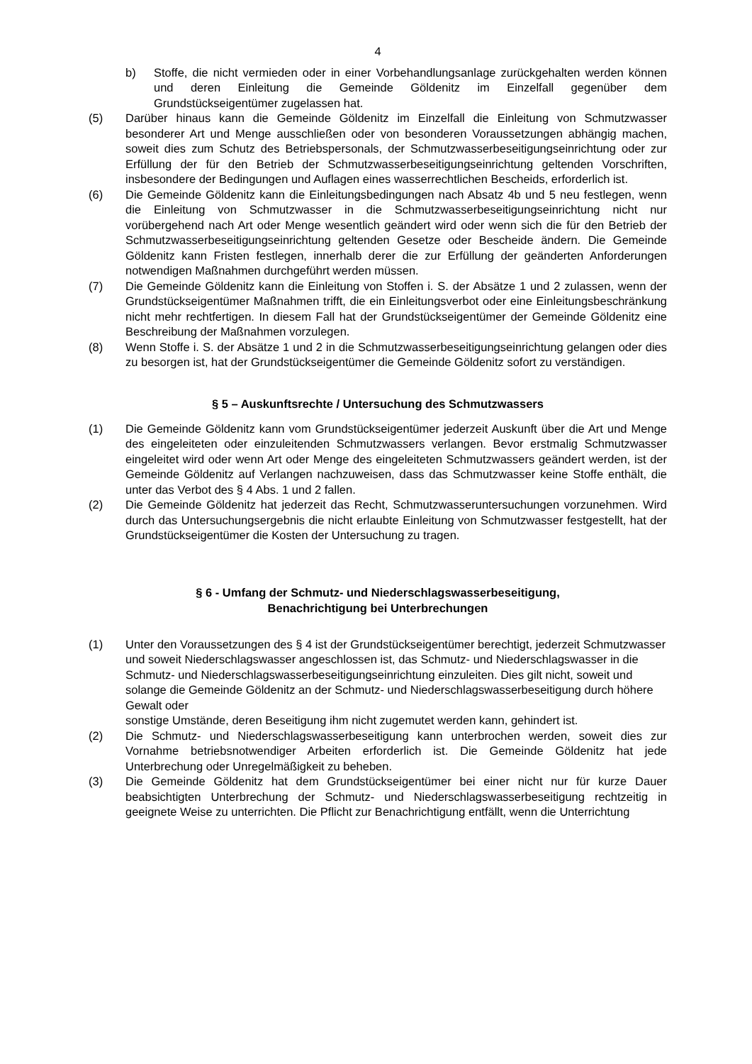4
b) Stoffe, die nicht vermieden oder in einer Vorbehandlungsanlage zurückgehalten werden können und deren Einleitung die Gemeinde Göldenitz im Einzelfall gegenüber dem Grundstückseigentümer zugelassen hat.
(5) Darüber hinaus kann die Gemeinde Göldenitz im Einzelfall die Einleitung von Schmutzwasser besonderer Art und Menge ausschließen oder von besonderen Voraussetzungen abhängig machen, soweit dies zum Schutz des Betriebspersonals, der Schmutzwasserbeseitigungseinrichtung oder zur Erfüllung der für den Betrieb der Schmutzwasserbeseitigungseinrichtung geltenden Vorschriften, insbesondere der Bedingungen und Auflagen eines wasserrechtlichen Bescheids, erforderlich ist.
(6) Die Gemeinde Göldenitz kann die Einleitungsbedingungen nach Absatz 4b und 5 neu festlegen, wenn die Einleitung von Schmutzwasser in die Schmutzwasserbeseitigungseinrichtung nicht nur vorübergehend nach Art oder Menge wesentlich geändert wird oder wenn sich die für den Betrieb der Schmutzwasserbeseitigungseinrichtung geltenden Gesetze oder Bescheide ändern. Die Gemeinde Göldenitz kann Fristen festlegen, innerhalb derer die zur Erfüllung der geänderten Anforderungen notwendigen Maßnahmen durchgeführt werden müssen.
(7) Die Gemeinde Göldenitz kann die Einleitung von Stoffen i. S. der Absätze 1 und 2 zulassen, wenn der Grundstückseigentümer Maßnahmen trifft, die ein Einleitungsverbot oder eine Einleitungsbeschränkung nicht mehr rechtfertigen. In diesem Fall hat der Grundstückseigentümer der Gemeinde Göldenitz eine Beschreibung der Maßnahmen vorzulegen.
(8) Wenn Stoffe i. S. der Absätze 1 und 2 in die Schmutzwasserbeseitigungseinrichtung gelangen oder dies zu besorgen ist, hat der Grundstückseigentümer die Gemeinde Göldenitz sofort zu verständigen.
§ 5 – Auskunftsrechte / Untersuchung des Schmutzwassers
(1) Die Gemeinde Göldenitz kann vom Grundstückseigentümer jederzeit Auskunft über die Art und Menge des eingeleiteten oder einzuleitenden Schmutzwassers verlangen. Bevor erstmalig Schmutzwasser eingeleitet wird oder wenn Art oder Menge des eingeleiteten Schmutzwassers geändert werden, ist der Gemeinde Göldenitz auf Verlangen nachzuweisen, dass das Schmutzwasser keine Stoffe enthält, die unter das Verbot des § 4 Abs. 1 und 2 fallen.
(2) Die Gemeinde Göldenitz hat jederzeit das Recht, Schmutzwasseruntersuchungen vorzunehmen. Wird durch das Untersuchungsergebnis die nicht erlaubte Einleitung von Schmutzwasser festgestellt, hat der Grundstückseigentümer die Kosten der Untersuchung zu tragen.
§ 6 - Umfang der Schmutz- und Niederschlagswasserbeseitigung,
Benachrichtigung bei Unterbrechungen
(1) Unter den Voraussetzungen des § 4 ist der Grundstückseigentümer berechtigt, jederzeit Schmutzwasser und soweit Niederschlagswasser angeschlossen ist, das Schmutz- und Niederschlagswasser in die Schmutz- und Niederschlagswasserbeseitigungseinrichtung einzuleiten. Dies gilt nicht, soweit und solange die Gemeinde Göldenitz an der Schmutz- und Niederschlagswasserbeseitigung durch höhere Gewalt oder
sonstige Umstände, deren Beseitigung ihm nicht zugemutet werden kann, gehindert ist.
(2) Die Schmutz- und Niederschlagswasserbeseitigung kann unterbrochen werden, soweit dies zur Vornahme betriebsnotwendiger Arbeiten erforderlich ist. Die Gemeinde Göldenitz hat jede Unterbrechung oder Unregelmäßigkeit zu beheben.
(3) Die Gemeinde Göldenitz hat dem Grundstückseigentümer bei einer nicht nur für kurze Dauer beabsichtigten Unterbrechung der Schmutz- und Niederschlagswasserbeseitigung rechtzeitig in geeignete Weise zu unterrichten. Die Pflicht zur Benachrichtigung entfällt, wenn die Unterrichtung